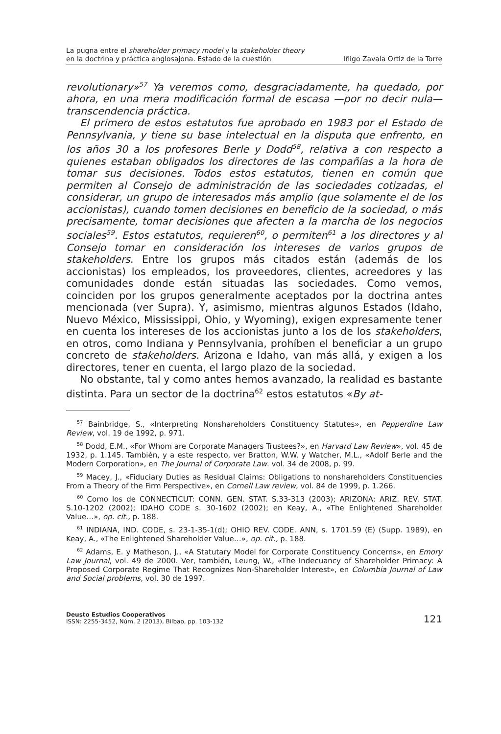La pugna entre el shareholder primacy model y la stakeholder theory
en la doctrina y práctica anglosajona. Estado de la cuestión
Iñigo Zavala Ortiz de la Torre
revolutionary»<sup>57</sup> Ya veremos como, desgraciadamente, ha quedado, por ahora, en una mera modificación formal de escasa —por no decir nula— transcendencia práctica.
El primero de estos estatutos fue aprobado en 1983 por el Estado de Pennsylvania, y tiene su base intelectual en la disputa que enfrento, en los años 30 a los profesores Berle y Dodd<sup>58</sup>, relativa a con respecto a quienes estaban obligados los directores de las compañías a la hora de tomar sus decisiones. Todos estos estatutos, tienen en común que permiten al Consejo de administración de las sociedades cotizadas, el considerar, un grupo de interesados más amplio (que solamente el de los accionistas), cuando tomen decisiones en beneficio de la sociedad, o más precisamente, tomar decisiones que afecten a la marcha de los negocios sociales<sup>59</sup>. Estos estatutos, requieren<sup>60</sup>, o permiten<sup>61</sup> a los directores y al Consejo tomar en consideración los intereses de varios grupos de stakeholders. Entre los grupos más citados están (además de los accionistas) los empleados, los proveedores, clientes, acreedores y las comunidades donde están situadas las sociedades. Como vemos, coinciden por los grupos generalmente aceptados por la doctrina antes mencionada (ver Supra). Y, asimismo, mientras algunos Estados (Idaho, Nuevo México, Mississippi, Ohio, y Wyoming), exigen expresamente tener en cuenta los intereses de los accionistas junto a los de los stakeholders, en otros, como Indiana y Pennsylvania, prohíben el beneficiar a un grupo concreto de stakeholders. Arizona e Idaho, van más allá, y exigen a los directores, tener en cuenta, el largo plazo de la sociedad.
No obstante, tal y como antes hemos avanzado, la realidad es bastante distinta. Para un sector de la doctrina<sup>62</sup> estos estatutos «By at-
<sup>57</sup> Bainbridge, S., «Interpreting Nonshareholders Constituency Statutes», en Pepperdine Law Review, vol. 19 de 1992, p. 971.
<sup>58</sup> Dodd, E.M., «For Whom are Corporate Managers Trustees?», en Harvard Law Review», vol. 45 de 1932, p. 1.145. También, y a este respecto, ver Bratton, W.W. y Watcher, M.L., «Adolf Berle and the Modern Corporation», en The Journal of Corporate Law. vol. 34 de 2008, p. 99.
<sup>59</sup> Macey, J., «Fiduciary Duties as Residual Claims: Obligations to nonshareholders Constituencies From a Theory of the Firm Perspective», en Cornell Law review, vol. 84 de 1999, p. 1.266.
<sup>60</sup> Como los de CONNECTICUT: CONN. GEN. STAT. S.33-313 (2003); ARIZONA: ARIZ. REV. STAT. S.10-1202 (2002); IDAHO CODE s. 30-1602 (2002); en Keay, A., «The Enlightened Shareholder Value…», op. cit., p. 188.
<sup>61</sup> INDIANA, IND. CODE, s. 23-1-35-1(d); OHIO REV. CODE. ANN, s. 1701.59 (E) (Supp. 1989), en Keay, A., «The Enlightened Shareholder Value…», op. cit., p. 188.
<sup>62</sup> Adams, E. y Matheson, J., «A Statutary Model for Corporate Constituency Concerns», en Emory Law Journal, vol. 49 de 2000. Ver, también, Leung, W., «The Indecuancy of Shareholder Primacy: A Proposed Corporate Regime That Recognizes Non-Shareholder Interest», en Columbia Journal of Law and Social problems, vol. 30 de 1997.
Deusto Estudios Cooperativos
ISSN: 2255-3452, Núm. 2 (2013), Bilbao, pp. 103-132
121